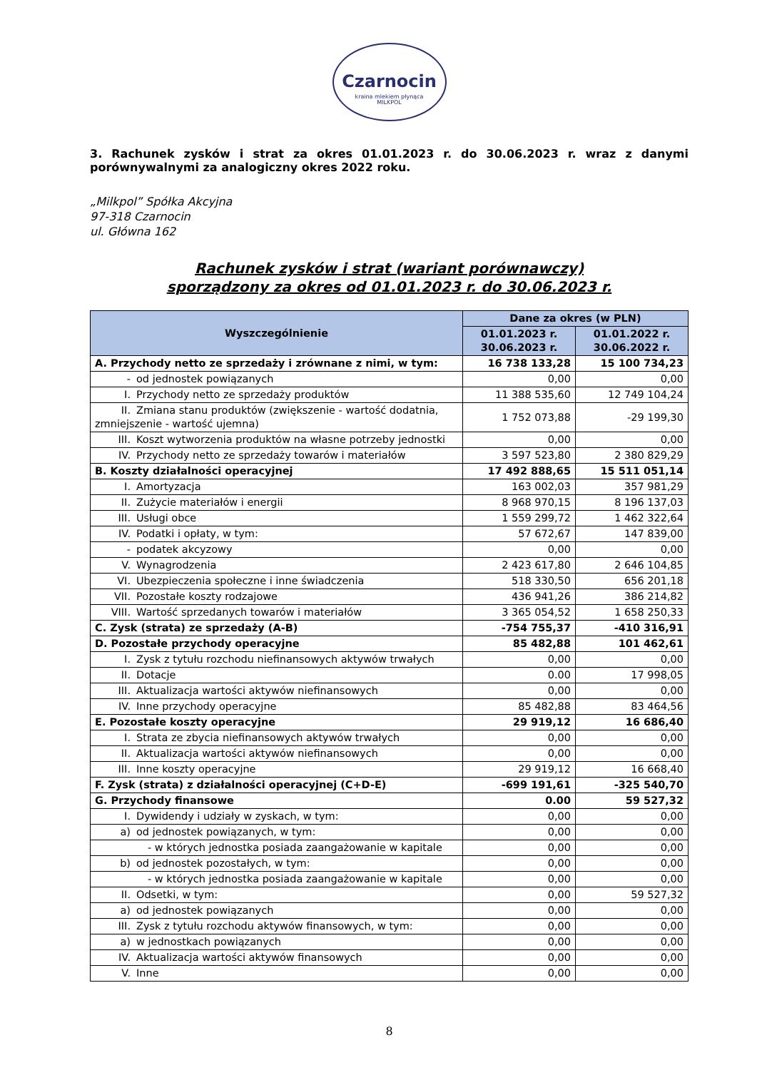Czarnocin
kraina mlekiem płynąca
MILKPOL
3. Rachunek zysków i strat za okres 01.01.2023 r. do 30.06.2023 r. wraz z danymi porównywalnymi za analogiczny okres 2022 roku.
„Milkpol” Spółka Akcyjna
97-318 Czarnocin
ul. Główna 162
Rachunek zysków i strat (wariant porównawczy)
sporządzony za okres od 01.01.2023 r. do 30.06.2023 r.
| Wyszczególnienie | Dane za okres (w PLN) | |
| --- | --- | --- |
| | 01.01.2023 r. 30.06.2023 r. | 01.01.2022 r. 30.06.2022 r. |
| A. Przychody netto ze sprzedaży i zrównane z nimi, w tym: | 16 738 133,28 | 15 100 734,23 |
| - od jednostek powiązanych | 0,00 | 0,00 |
| I. Przychody netto ze sprzedaży produktów | 11 388 535,60 | 12 749 104,24 |
| II. Zmiana stanu produktów (zwiększenie - wartość dodatnia, zmniejszenie - wartość ujemna) | 1 752 073,88 | -29 199,30 |
| III. Koszt wytworzenia produktów na własne potrzeby jednostki | 0,00 | 0,00 |
| IV. Przychody netto ze sprzedaży towarów i materiałów | 3 597 523,80 | 2 380 829,29 |
| B. Koszty działalności operacyjnej | 17 492 888,65 | 15 511 051,14 |
| I. Amortyzacja | 163 002,03 | 357 981,29 |
| II. Zużycie materiałów i energii | 8 968 970,15 | 8 196 137,03 |
| III. Usługi obce | 1 559 299,72 | 1 462 322,64 |
| IV. Podatki i opłaty, w tym: | 57 672,67 | 147 839,00 |
| - podatek akcyzowy | 0,00 | 0,00 |
| V. Wynagrodzenia | 2 423 617,80 | 2 646 104,85 |
| VI. Ubezpieczenia społeczne i inne świadczenia | 518 330,50 | 656 201,18 |
| VII. Pozostałe koszty rodzajowe | 436 941,26 | 386 214,82 |
| VIII. Wartość sprzedanych towarów i materiałów | 3 365 054,52 | 1 658 250,33 |
| C. Zysk (strata) ze sprzedaży (A-B) | -754 755,37 | -410 316,91 |
| D. Pozostałe przychody operacyjne | 85 482,88 | 101 462,61 |
| I. Zysk z tytułu rozchodu niefinansowych aktywów trwałych | 0,00 | 0,00 |
| II. Dotacje | 0.00 | 17 998,05 |
| III. Aktualizacja wartości aktywów niefinansowych | 0,00 | 0,00 |
| IV. Inne przychody operacyjne | 85 482,88 | 83 464,56 |
| E. Pozostałe koszty operacyjne | 29 919,12 | 16 686,40 |
| I. Strata ze zbycia niefinansowych aktywów trwałych | 0,00 | 0,00 |
| II. Aktualizacja wartości aktywów niefinansowych | 0,00 | 0,00 |
| III. Inne koszty operacyjne | 29 919,12 | 16 668,40 |
| F. Zysk (strata) z działalności operacyjnej (C+D-E) | -699 191,61 | -325 540,70 |
| G. Przychody finansowe | 0.00 | 59 527,32 |
| I. Dywidendy i udziały w zyskach, w tym: | 0,00 | 0,00 |
| a) od jednostek powiązanych, w tym: | 0,00 | 0,00 |
| - w których jednostka posiada zaangażowanie w kapitale | 0,00 | 0,00 |
| b) od jednostek pozostałych, w tym: | 0,00 | 0,00 |
| - w których jednostka posiada zaangażowanie w kapitale | 0,00 | 0,00 |
| II. Odsetki, w tym: | 0,00 | 59 527,32 |
| a) od jednostek powiązanych | 0,00 | 0,00 |
| III. Zysk z tytułu rozchodu aktywów finansowych, w tym: | 0,00 | 0,00 |
| a) w jednostkach powiązanych | 0,00 | 0,00 |
| IV. Aktualizacja wartości aktywów finansowych | 0,00 | 0,00 |
| V. Inne | 0,00 | 0,00 |
8